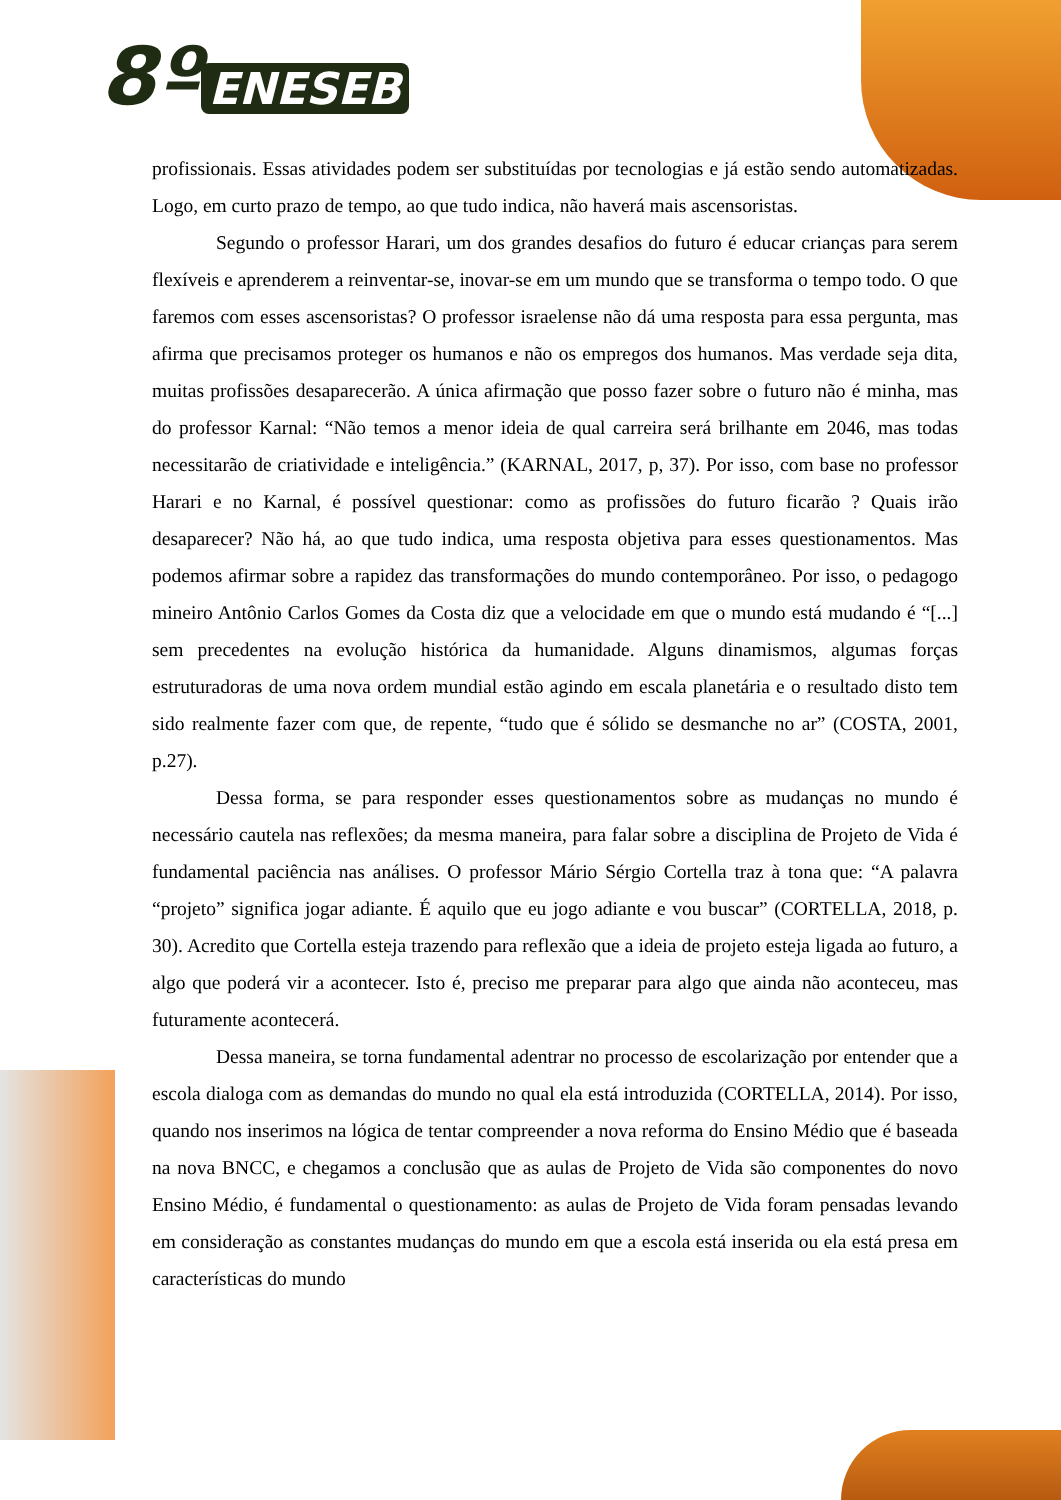8º ENESEB
profissionais. Essas atividades podem ser substituídas por tecnologias e já estão sendo automatizadas. Logo, em curto prazo de tempo, ao que tudo indica, não haverá mais ascensoristas.
Segundo o professor Harari, um dos grandes desafios do futuro é educar crianças para serem flexíveis e aprenderem a reinventar-se, inovar-se em um mundo que se transforma o tempo todo. O que faremos com esses ascensoristas? O professor israelense não dá uma resposta para essa pergunta, mas afirma que precisamos proteger os humanos e não os empregos dos humanos. Mas verdade seja dita, muitas profissões desaparecerão. A única afirmação que posso fazer sobre o futuro não é minha, mas do professor Karnal: “Não temos a menor ideia de qual carreira será brilhante em 2046, mas todas necessitarão de criatividade e inteligência.” (KARNAL, 2017, p, 37). Por isso, com base no professor Harari e no Karnal, é possível questionar: como as profissões do futuro ficarão ? Quais irão desaparecer? Não há, ao que tudo indica, uma resposta objetiva para esses questionamentos. Mas podemos afirmar sobre a rapidez das transformações do mundo contemporâneo. Por isso, o pedagogo mineiro Antônio Carlos Gomes da Costa diz que a velocidade em que o mundo está mudando é “[...] sem precedentes na evolução histórica da humanidade. Alguns dinamismos, algumas forças estruturadoras de uma nova ordem mundial estão agindo em escala planetária e o resultado disto tem sido realmente fazer com que, de repente, “tudo que é sólido se desmanche no ar” (COSTA, 2001, p.27).
Dessa forma, se para responder esses questionamentos sobre as mudanças no mundo é necessário cautela nas reflexões; da mesma maneira, para falar sobre a disciplina de Projeto de Vida é fundamental paciência nas análises. O professor Mário Sérgio Cortella traz à tona que: “A palavra “projeto” significa jogar adiante. É aquilo que eu jogo adiante e vou buscar” (CORTELLA, 2018, p. 30). Acredito que Cortella esteja trazendo para reflexão que a ideia de projeto esteja ligada ao futuro, a algo que poderá vir a acontecer. Isto é, preciso me preparar para algo que ainda não aconteceu, mas futuramente acontecerá.
Dessa maneira, se torna fundamental adentrar no processo de escolarização por entender que a escola dialoga com as demandas do mundo no qual ela está introduzida (CORTELLA, 2014). Por isso, quando nos inserimos na lógica de tentar compreender a nova reforma do Ensino Médio que é baseada na nova BNCC, e chegamos a conclusão que as aulas de Projeto de Vida são componentes do novo Ensino Médio, é fundamental o questionamento: as aulas de Projeto de Vida foram pensadas levando em consideração as constantes mudanças do mundo em que a escola está inserida ou ela está presa em características do mundo